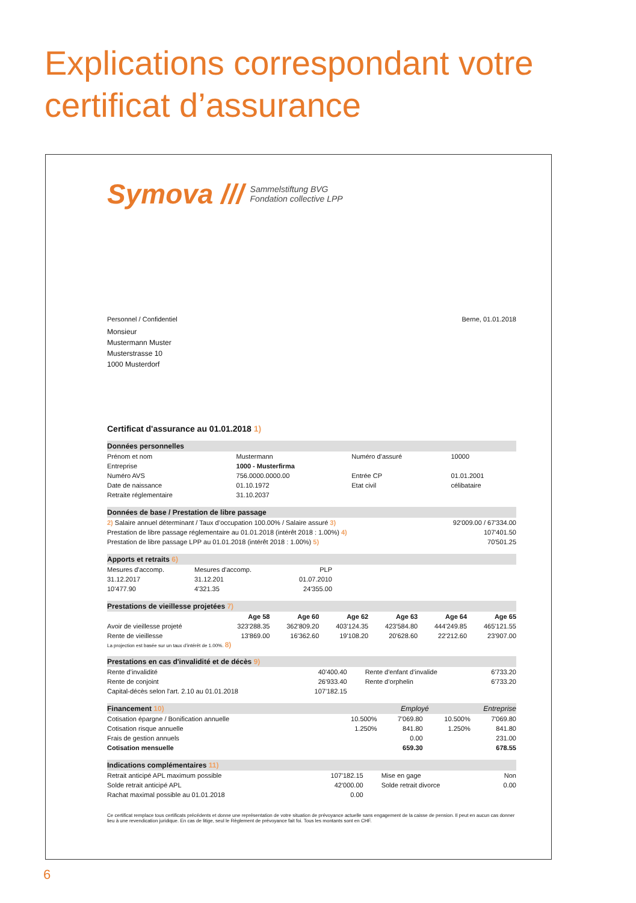Explications correspondant votre
certificat d’assurance
Symova /// Sammelstiftung BVG
Fondation collective LPP
Personnel / Confidentiel Berne, 01.01.2018
Monsieur
Mustermann Muster
Musterstrasse 10
1000 Musterdorf
Certificat d'assurance au 01.01.2018 1)
Données personnelles
| Prénom et nom | Mustermann | Numéro d’assuré | 10000 |
| Entreprise | 1000 - Musterfirma | | |
| Numéro AVS | 756.0000.0000.00 | Entrée CP | 01.01.2001 |
| Date de naissance | 01.10.1972 | Etat civil | célibataire |
| Retraite réglementaire | 31.10.2037 | | |
Données de base / Prestation de libre passage
| 2) Salaire annuel déterminant / Taux d’occupation 100.00% / Salaire assuré 3) | 92'009.00 / 67'334.00 |
| Prestation de libre passage réglementaire au 01.01.2018 (intérêt 2018 : 1.00%) 4) | 107'401.50 |
| Prestation de libre passage LPP au 01.01.2018 (intérêt 2018 : 1.00%) 5) | 70'501.25 |
Apports et retraits 6)
| Mesures d'accomp. | Mesures d'accomp. | PLP |
| 31.12.2017 | 31.12.201 | 01.07.2010 |
| 10'477.90 | 4'321.35 | 24'355.00 |
Prestations de vieillesse projetées 7)
| | Age 58 | Age 60 | Age 62 | Age 63 | Age 64 | Age 65 |
| --- | --- | --- | --- | --- | --- | --- |
| Avoir de vieillesse projeté | 323'288.35 | 362'809.20 | 403'124.35 | 423'584.80 | 444'249.85 | 465'121.55 |
| Rente de vieillesse | 13'869.00 | 16'362.60 | 19'108.20 | 20'628.60 | 22'212.60 | 23'907.00 |
La projection est basée sur un taux d’intérêt de 1.00%. 8)
Prestations en cas d'invalidité et de décès 9)
| Rente d’invalidité | 40'400.40 | Rente d'enfant d’invalide | 6'733.20 |
| Rente de conjoint | 26'933.40 | Rente d’orphelin | 6'733.20 |
| Capital-décès selon l'art. 2.10 au 01.01.2018 | 107'182.15 | | |
Financement 10) Employé Entreprise
| Cotisation épargne / Bonification annuelle | 10.500% | 7'069.80 | 10.500% | 7'069.80 |
| Cotisation risque annuelle | 1.250% | 841.80 | 1.250% | 841.80 |
| Frais de gestion annuels | | 0.00 | | 231.00 |
| Cotisation mensuelle | | 659.30 | | 678.55 |
Indications complémentaires 11)
| Retrait anticipé APL maximum possible | 107'182.15 | Mise en gage | Non |
| Solde retrait anticipé APL | 42'000.00 | Solde retrait divorce | 0.00 |
| Rachat maximal possible au 01.01.2018 | 0.00 | | |
Ce certificat remplace tous certificats précédents et donne une représentation de votre situation de prévoyance actuelle sans engagement de la caisse de pension. Il peut en aucun cas donner lieu à une revendication juridique. En cas de litige, seul le Règlement de prévoyance fait foi. Tous les montants sont en CHF.
6